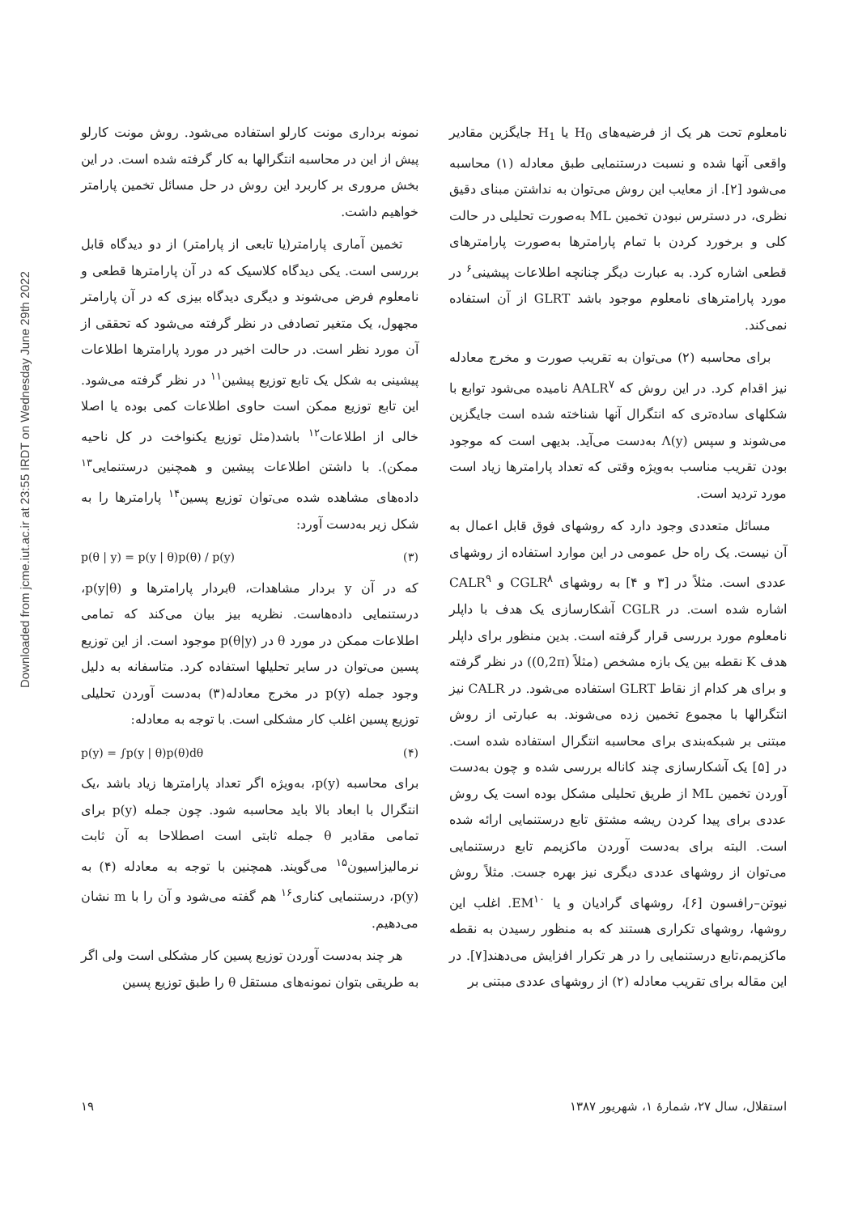Downloaded from jcme.iut.ac.ir at 23:55 IRDT on Wednesday June 29th 2022
نامعلوم تحت هر یک از فرضیه‌های H<sub>0</sub> یا H<sub>1</sub> جایگزین مقادیر واقعی آنها شده و نسبت درستنمایی طبق معادله (۱) محاسبه می‌شود [۲]. از معایب این روش می‌توان به نداشتن مبنای دقیق نظری، در دسترس نبودن تخمین ML به‌صورت تحلیلی در حالت کلی و برخورد کردن با تمام پارامترها به‌صورت پارامترهای قطعی اشاره کرد. به عبارت دیگر چنانچه اطلاعات پیشینی<sup>۶</sup> در مورد پارامترهای نامعلوم موجود باشد GLRT از آن استفاده نمی‌کند.
برای محاسبه (۲) می‌توان به تقریب صورت و مخرج معادله نیز اقدام کرد. در این روش که AALR<sup>۷</sup> نامیده می‌شود توابع با شکلهای ساده‌تری که انتگرال آنها شناخته شده است جایگزین می‌شوند و سپس Λ(y) به‌دست می‌آید. بدیهی است که موجود بودن تقریب مناسب به‌ویژه وقتی که تعداد پارامترها زیاد است مورد تردید است.
مسائل متعددی وجود دارد که روشهای فوق قابل اعمال به آن نیست. یک راه حل عمومی در این موارد استفاده از روشهای عددی است. مثلاً در [۳ و ۴] به روشهای CGLR<sup>۸</sup> و CALR<sup>۹</sup> اشاره شده است. در CGLR آشکارسازی یک هدف با داپلر نامعلوم مورد بررسی قرار گرفته است. بدین منظور برای داپلر هدف K نقطه بین یک بازه مشخص (مثلاً (0,2π)) در نظر گرفته و برای هر کدام از نقاط GLRT استفاده می‌شود. در CALR نیز انتگرالها با مجموع تخمین زده می‌شوند. به عبارتی از روش مبتنی بر شبکه‌بندی برای محاسبه انتگرال استفاده شده است. در [۵] یک آشکارسازی چند کاناله بررسی شده و چون به‌دست آوردن تخمین ML از طریق تحلیلی مشکل بوده است یک روش عددی برای پیدا کردن ریشه مشتق تابع درستنمایی ارائه شده است. البته برای به‌دست آوردن ماکزیمم تابع درستنمایی می‌توان از روشهای عددی دیگری نیز بهره جست. مثلاً روش نیوتن–رافسون [۶]، روشهای گرادیان و یا EM<sup>۱۰</sup>. اغلب این روشها، روشهای تکراری هستند که به منظور رسیدن به نقطه ماکزیمم،تابع درستنمایی را در هر تکرار افزایش می‌دهند[۷]. در این مقاله برای تقریب معادله (۲) از روشهای عددی مبتنی بر
نمونه برداری مونت کارلو استفاده می‌شود. روش مونت کارلو پیش از این در محاسبه انتگرالها به کار گرفته شده است. در این بخش مروری بر کاربرد این روش در حل مسائل تخمین پارامتر خواهیم داشت.
تخمین آماری پارامتر(یا تابعی از پارامتر) از دو دیدگاه قابل بررسی است. یکی دیدگاه کلاسیک که در آن پارامترها قطعی و نامعلوم فرض می‌شوند و دیگری دیدگاه بیزی که در آن پارامتر مجهول، یک متغیر تصادفی در نظر گرفته می‌شود که تحققی از آن مورد نظر است. در حالت اخیر در مورد پارامترها اطلاعات پیشینی به شکل یک تابع توزیع پیشین<sup>۱۱</sup> در نظر گرفته می‌شود. این تابع توزیع ممکن است حاوی اطلاعات کمی بوده یا اصلا خالی از اطلاعات<sup>۱۲</sup> باشد(مثل توزیع یکنواخت در کل ناحیه ممکن). با داشتن اطلاعات پیشین و همچنین درستنمایی<sup>۱۳</sup> داده‌های مشاهده شده می‌توان توزیع پسین<sup>۱۴</sup> پارامترها را به شکل زیر به‌دست آورد:
p(θ | y) = p(y | θ)p(θ) / p(y) (۳)
که در آن y بردار مشاهدات، θبردار پارامترها و p(y|θ)، درستنمایی داده‌هاست. نظریه بیز بیان می‌کند که تمامی اطلاعات ممکن در مورد θ در p(θ|y) موجود است. از این توزیع پسین می‌توان در سایر تحلیلها استفاده کرد. متاسفانه به دلیل وجود جمله p(y) در مخرج معادله(۳) به‌دست آوردن تحلیلی توزیع پسین اغلب کار مشکلی است. با توجه به معادله:
p(y) = ∫p(y | θ)p(θ)dθ (۴)
برای محاسبه p(y)، به‌ویژه اگر تعداد پارامترها زیاد باشد ،یک انتگرال با ابعاد بالا باید محاسبه شود. چون جمله p(y) برای تمامی مقادیر θ جمله ثابتی است اصطلاحا به آن ثابت نرمالیزاسیون<sup>۱۵</sup> می‌گویند. همچنین با توجه به معادله (۴) به p(y)، درستنمایی کناری<sup>۱۶</sup> هم گفته می‌شود و آن را با m نشان می‌دهیم.
هر چند به‌دست آوردن توزیع پسین کار مشکلی است ولی اگر به طریقی بتوان نمونه‌های مستقل θ را طبق توزیع پسین
استقلال، سال ۲۷، شمارهٔ ۱، شهریور ۱۳۸۷ ۱۹